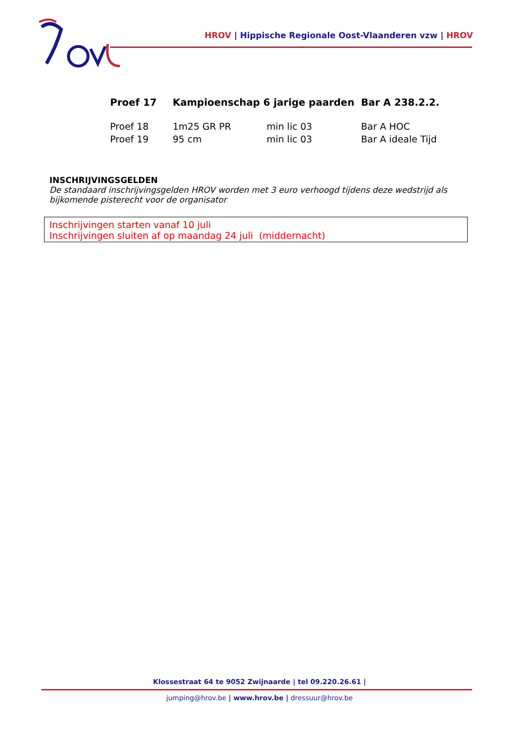HROV | Hippische Regionale Oost-Vlaanderen vzw | HROV
| Proef 17 | Kampioenschap 6 jarige paarden | | Bar A 238.2.2. |
| Proef 18 | 1m25 GR PR | min lic 03 | Bar A HOC |
| Proef 19 | 95 cm | min lic 03 | Bar A ideale Tijd |
INSCHRIJVINGSGELDEN
De standaard inschrijvingsgelden HROV worden met 3 euro verhoogd tijdens deze wedstrijd als bijkomende pisterecht voor de organisator
Inschrijvingen starten vanaf 10 juli
Inschrijvingen sluiten af op maandag 24 juli (middernacht)
Klossestraat 64 te 9052 Zwijnaarde | tel 09.220.26.61 |
jumping@hrov.be | www.hrov.be | dressuur@hrov.be